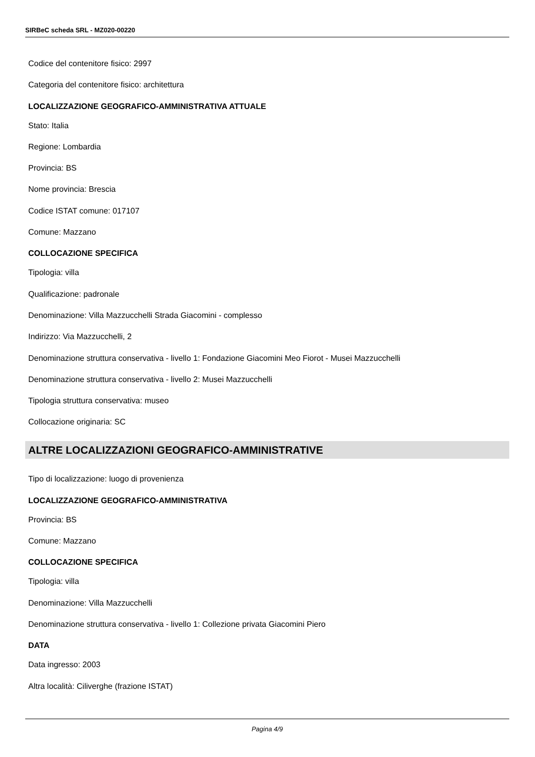SIRBeC scheda SRL - MZ020-00220
Codice del contenitore fisico: 2997
Categoria del contenitore fisico: architettura
LOCALIZZAZIONE GEOGRAFICO-AMMINISTRATIVA ATTUALE
Stato: Italia
Regione: Lombardia
Provincia: BS
Nome provincia: Brescia
Codice ISTAT comune: 017107
Comune: Mazzano
COLLOCAZIONE SPECIFICA
Tipologia: villa
Qualificazione: padronale
Denominazione: Villa Mazzucchelli Strada Giacomini - complesso
Indirizzo: Via Mazzucchelli, 2
Denominazione struttura conservativa - livello 1: Fondazione Giacomini Meo Fiorot - Musei Mazzucchelli
Denominazione struttura conservativa - livello 2: Musei Mazzucchelli
Tipologia struttura conservativa: museo
Collocazione originaria: SC
ALTRE LOCALIZZAZIONI GEOGRAFICO-AMMINISTRATIVE
Tipo di localizzazione: luogo di provenienza
LOCALIZZAZIONE GEOGRAFICO-AMMINISTRATIVA
Provincia: BS
Comune: Mazzano
COLLOCAZIONE SPECIFICA
Tipologia: villa
Denominazione: Villa Mazzucchelli
Denominazione struttura conservativa - livello 1: Collezione privata Giacomini Piero
DATA
Data ingresso: 2003
Altra località: Ciliverghe (frazione ISTAT)
Pagina 4/9